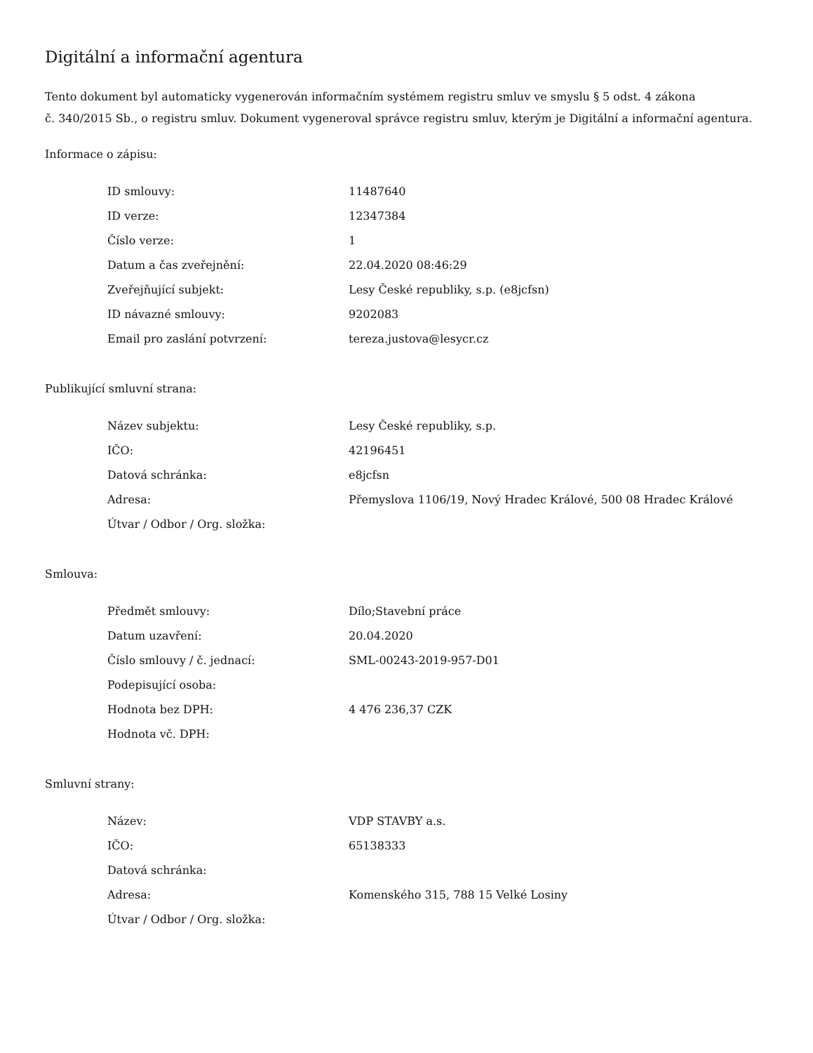Digitální a informační agentura
Tento dokument byl automaticky vygenerován informačním systémem registru smluv ve smyslu § 5 odst. 4 zákona
č. 340/2015 Sb., o registru smluv. Dokument vygeneroval správce registru smluv, kterým je Digitální a informační agentura.
Informace o zápisu:
| ID smlouvy: | 11487640 |
| ID verze: | 12347384 |
| Číslo verze: | 1 |
| Datum a čas zveřejnění: | 22.04.2020 08:46:29 |
| Zveřejňující subjekt: | Lesy České republiky, s.p. (e8jcfsn) |
| ID návazné smlouvy: | 9202083 |
| Email pro zaslání potvrzení: | tereza.justova@lesycr.cz |
Publikující smluvní strana:
| Název subjektu: | Lesy České republiky, s.p. |
| IČO: | 42196451 |
| Datová schránka: | e8jcfsn |
| Adresa: | Přemyslova 1106/19, Nový Hradec Králové, 500 08 Hradec Králové |
| Útvar / Odbor / Org. složka: | |
Smlouva:
| Předmět smlouvy: | Dílo;Stavební práce |
| Datum uzavření: | 20.04.2020 |
| Číslo smlouvy / č. jednací: | SML-00243-2019-957-D01 |
| Podepisující osoba: | |
| Hodnota bez DPH: | 4 476 236,37 CZK |
| Hodnota vč. DPH: | |
Smluvní strany:
| Název: | VDP STAVBY a.s. |
| IČO: | 65138333 |
| Datová schránka: | |
| Adresa: | Komenského 315, 788 15 Velké Losiny |
| Útvar / Odbor / Org. složka: | |